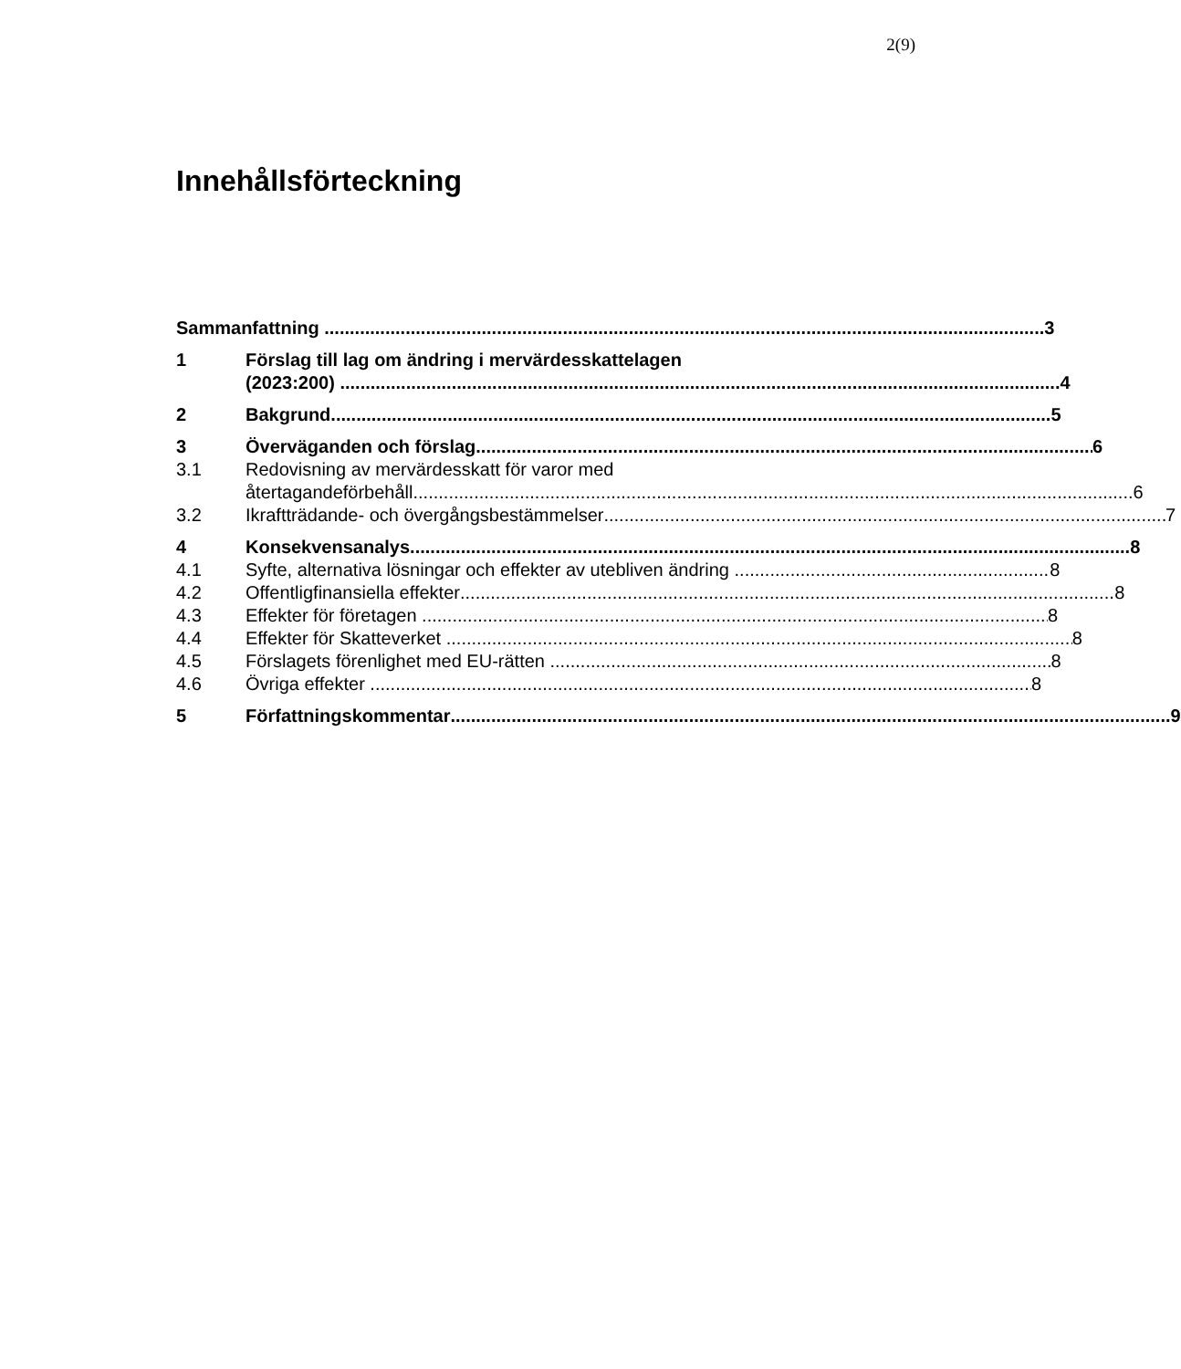2(9)
Innehållsförteckning
Sammanfattning 3
1 Förslag till lag om ändring i mervärdesskattelagen
(2023:200) 4
2 Bakgrund 5
3 Överväganden och förslag 6
3.1 Redovisning av mervärdesskatt för varor med
återtagandeförbehåll 6
3.2 Ikraftträdande- och övergångsbestämmelser 7
4 Konsekvensanalys 8
4.1 Syfte, alternativa lösningar och effekter av utebliven ändring 8
4.2 Offentligfinansiella effekter 8
4.3 Effekter för företagen 8
4.4 Effekter för Skatteverket 8
4.5 Förslagets förenlighet med EU-rätten 8
4.6 Övriga effekter 8
5 Författningskommentar 9